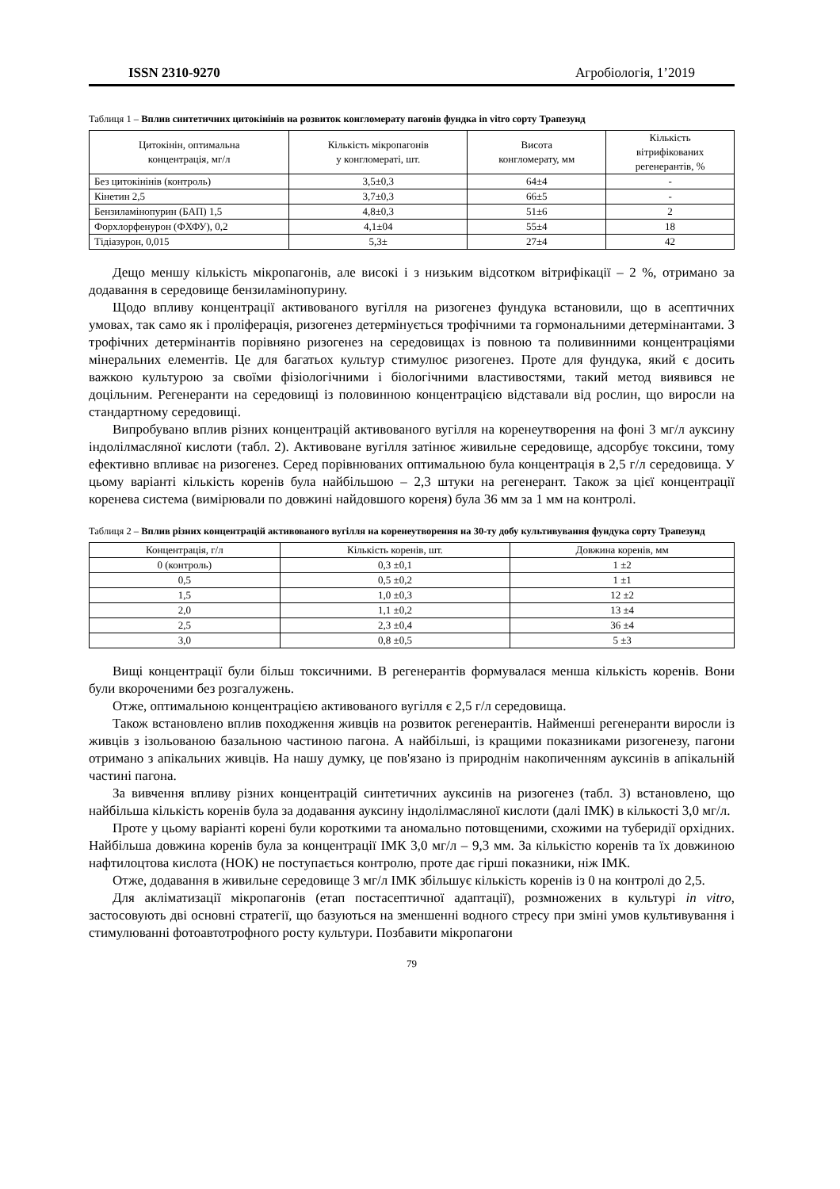ISSN 2310-9270 Агробіологія, 1’2019
Таблиця 1 – Вплив синтетичних цитокінінів на розвиток конгломерату пагонів фундка in vitro сорту Трапезунд
| Цитокінін, оптимальна концентрація, мг/л | Кількість мікропагонів у конгломераті, шт. | Висота конгломерату, мм | Кількість вітрифікованих регенерантів, % |
| --- | --- | --- | --- |
| Без цитокінінів (контроль) | 3,5±0,3 | 64±4 | - |
| Кінетин 2,5 | 3,7±0,3 | 66±5 | - |
| Бензиламінопурин (БАП) 1,5 | 4,8±0,3 | 51±6 | 2 |
| Форхлорфенурон (ФХФУ), 0,2 | 4,1±04 | 55±4 | 18 |
| Тідіазурон, 0,015 | 5,3± | 27±4 | 42 |
Дещо меншу кількість мікропагонів, але високі і з низьким відсотком вітрифікації – 2 %, отримано за додавання в середовище бензиламінопурину.
Щодо впливу концентрації активованого вугілля на ризогенез фундука встановили, що в асептичних умовах, так само як і проліферація, ризогенез детермінується трофічними та гормональними детермінантами. З трофічних детермінантів порівняно ризогенез на середовищах із повною та поливинними концентраціями мінеральних елементів. Це для багатьох культур стимулює ризогенез. Проте для фундука, який є досить важкою культурою за своїми фізіологічними і біологічними властивостями, такий метод виявився не доцільним. Регенеранти на середовищі із половинною концентрацією відставали від рослин, що виросли на стандартному середовищі.
Випробувано вплив різних концентрацій активованого вугілля на коренеутворення на фоні 3 мг/л ауксину індолілмасляної кислоти (табл. 2). Активоване вугілля затінює живильне середовище, адсорбує токсини, тому ефективно впливає на ризогенез. Серед порівнюваних оптимальною була концентрація в 2,5 г/л середовища. У цьому варіанті кількість коренів була найбільшою – 2,3 штуки на регенерант. Також за цієї концентрації коренева система (вимірювали по довжині найдовшого кореня) була 36 мм за 1 мм на контролі.
Таблиця 2 – Вплив різних концентрацій активованого вугілля на коренеутворення на 30-ту добу культивування фундука сорту Трапезунд
| Концентрація, г/л | Кількість коренів, шт. | Довжина коренів, мм |
| --- | --- | --- |
| 0 (контроль) | 0,3 ±0,1 | 1 ±2 |
| 0,5 | 0,5 ±0,2 | 1 ±1 |
| 1,5 | 1,0 ±0,3 | 12 ±2 |
| 2,0 | 1,1 ±0,2 | 13 ±4 |
| 2,5 | 2,3 ±0,4 | 36 ±4 |
| 3,0 | 0,8 ±0,5 | 5 ±3 |
Вищі концентрації були більш токсичними. В регенерантів формувалася менша кількість коренів. Вони були вкороченими без розгалужень.
Отже, оптимальною концентрацією активованого вугілля є 2,5 г/л середовища.
Також встановлено вплив походження живців на розвиток регенерантів. Найменші регенеранти виросли із живців з ізольованою базальною частиною пагона. А найбільші, із кращими показниками ризогенезу, пагони отримано з апікальних живців. На нашу думку, це пов'язано із природнім накопиченням ауксинів в апікальній частині пагона.
За вивчення впливу різних концентрацій синтетичних ауксинів на ризогенез (табл. 3) встановлено, що найбільша кількість коренів була за додавання ауксину індолілмасляної кислоти (далі ІМК) в кількості 3,0 мг/л.
Проте у цьому варіанті корені були короткими та аномально потовщеними, схожими на туберидії орхідних. Найбільша довжина коренів була за концентрації ІМК 3,0 мг/л – 9,3 мм. За кількістю коренів та їх довжиною нафтилоцтова кислота (НОК) не поступається контролю, проте дає гірші показники, ніж ІМК.
Отже, додавання в живильне середовище 3 мг/л ІМК збільшує кількість коренів із 0 на контролі до 2,5.
Для акліматизації мікропагонів (етап постасептичної адаптації), розмножених в культурі in vitro, застосовують дві основні стратегії, що базуються на зменшенні водного стресу при зміні умов культивування і стимулюванні фотоавтотрофного росту культури. Позбавити мікропагони
79